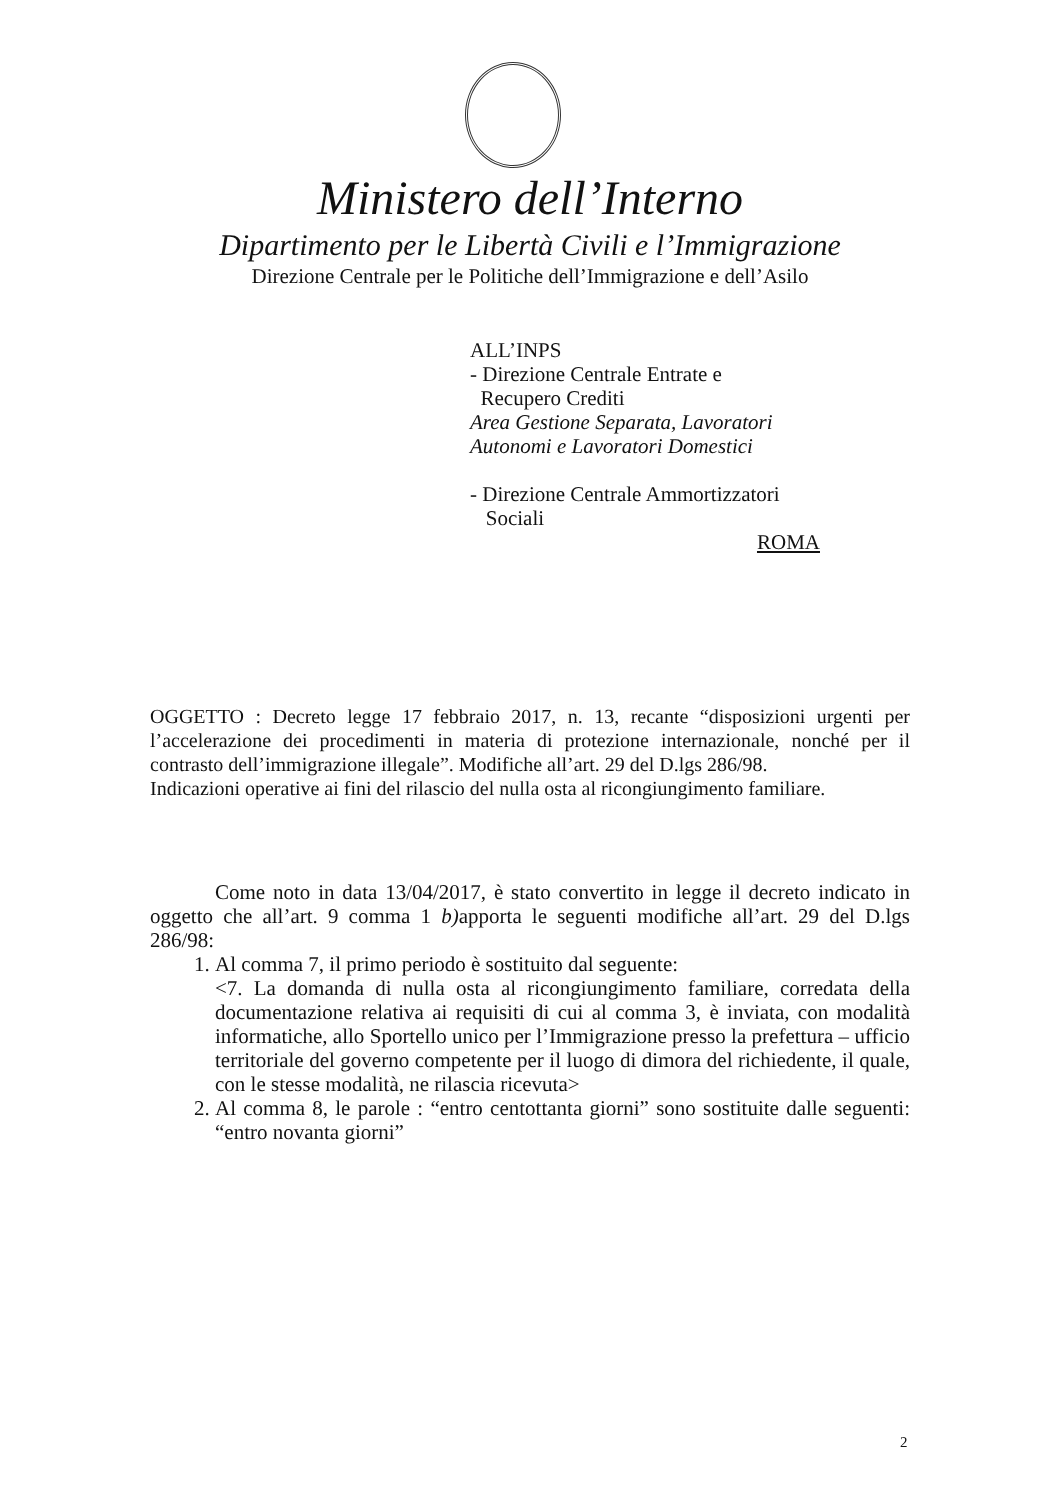Ministero dell’Interno
Dipartimento per le Libertà Civili e l’Immigrazione
Direzione Centrale per le Politiche dell’Immigrazione e dell’Asilo
ALL’INPS
- Direzione Centrale Entrate e
Recupero Crediti
Area Gestione Separata, Lavoratori
Autonomi e Lavoratori Domestici
- Direzione Centrale Ammortizzatori
Sociali
ROMA
OGGETTO : Decreto legge 17 febbraio 2017, n. 13, recante “disposizioni urgenti per l’accelerazione dei procedimenti in materia di protezione internazionale, nonché per il contrasto dell’immigrazione illegale”. Modifiche all’art. 29 del D.lgs 286/98.
Indicazioni operative ai fini del rilascio del nulla osta al ricongiungimento familiare.
Come noto in data 13/04/2017, è stato convertito in legge il decreto indicato in oggetto che all’art. 9 comma 1 b) apporta le seguenti modifiche all’art. 29 del D.lgs 286/98:
1. Al comma 7, il primo periodo è sostituito dal seguente:
<7. La domanda di nulla osta al ricongiungimento familiare, corredata della documentazione relativa ai requisiti di cui al comma 3, è inviata, con modalità informatiche, allo Sportello unico per l’Immigrazione presso la prefettura – ufficio territoriale del governo competente per il luogo di dimora del richiedente, il quale, con le stesse modalità, ne rilascia ricevuta>
2. Al comma 8, le parole : “entro centottanta giorni” sono sostituite dalle seguenti: “entro novanta giorni”
2